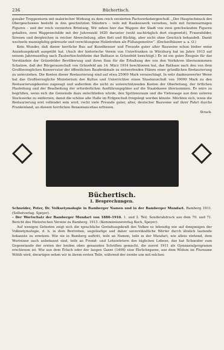236 Büchertisch.
gonaler Treppenturm mit malerischer Wirkung zu dem reich verzierten Fachwerkobergeschoß. „Der Hauptschmuck des Obergeschosses besteht in den geschnitzten Ständern – teils mit Rankenwerk versehen, teils mit formenarmigen Figuren – und der reich verzierten Brüstung. Wir sehen hier das Wappen der Stadt von zwei geschwänzten Figuren gehalten, zwei Wappenschilde mit der Jahreszahl 1620 darunter (wohl nachträglich dort eingesetzt), Frauenbilder, Sirenen und dergleichen in reicher Abwechslung, alles flott und flüchtig, aber nicht ohne Geschick behandelt. Damit wechseln mannigfaltig gekreuzte und verschlungene Holzstreben als Füllungsmotive“. (Dechselhäuser a. a. O.)
Kein Wunder, daß dieser herrliche Bau auf Kunstkenner und Freunde guter alter Bauweise schon bisher seine Anziehungskraft ausgeübt hat. (Auch der historische Verein von Unterfranken in Würzburg hat im Jahre 1913 auf seinem Jahresausflug nach Zauberbischofsheim das Rathaus in Grünsfeld besichtigt.) Es ist ein gutes Zeugnis für das Verständnis der Grünsfelder Bevölkerung und ihren Sinn für die Erhaltung des von den Vorfahren übernommenen Schatzes, daß der Bürgerausschuß von Grünsfeld am 14. März 1914 beschlossen hat, das Rathaus nach den von dem Großherzoglichen Konservator der öffentlichen Baudenkmale zu entwerfenden Plänen einer gründlichen Restaurierung zu unterziehen. Die Kosten dieser Restaurierung sind auf etwa 25000 Mark veranschlagt. In sehr dankenswerter Weise hat das Großherzogliche Ministerium des Kultus und Unterrichtes einen Staatszuschuß von 10000 Mark zu den Restaurierungskosten zugesagt und außerdem die nicht zu unterschätzenden Kosten der Oberleitung, der örtlichen Planleitung und der Bearbeitung der erforderlichen Ausführungspläne auf die Staatskasse übernommen. Es wäre zu begrüßen, wenn sich die Gemeinde dazu entschließen würde, den Spritzenraum und die Viehwaage aus dem unteren Stockwerke zu entfernen, damit die schöne alte Halle im Erdgeschoß freigelegt werden könnte. Möchten sich, wenn die Restaurierung erst vollendet sein wird, recht viele Freunde guter, alter, deutscher Bauweise auf ihrer Fahrt durchs Frankenland, an diesem herrlichen Renaissancebau erfreuen.
Strack.
Büchertisch.
I. Besprechungen.
Schneider, Peter, Dr. Volksetymologie in Bamberger Namen und in der Bamberger Mundart. Bamberg 1911. (Selbstverlag. Speyer).
– Der Wortschatz der Bamberger Mundart von 1880–1910. 1. und 2. Teil. Sonderabdruck aus dem 70. und 71. Bericht des Historischen Vereins zu Bamberg. 1913. (Kommissionsverlag Koch, Speyer).
Auf wenigen Gebieten zeigt sich die sprachliche Gestaltungskraft des Volkes so lebendig wie auf demjenigen der Volksetymologie, d. h. in dem Bestreben, ungeläufige und daher unverständliche Wörter durch ähnlich lautende bekannte zu ersetzen. Wie sie in Bamberg auftritt, teils an Namen, teils in der Mundart, wie allein stehend, dem Wortsinne nach unbekannt sind, teils an Fremd- und Lehnwörtern des täglichen Lebens, das hat Schneider zum Gegenstande der ersten der beiden oben genannten Schriften gemacht, die zuerst 1911 als Gymnasialprogramm erschienen ist. Wie aus dem Erlach oder der langen Gasse (1406) eine Ehrlichsgasse, aus dem Widum im Flurname Wittib wird, derartiges sehen wir in ihrem ersten Teile, während der zweite uns mit solchen